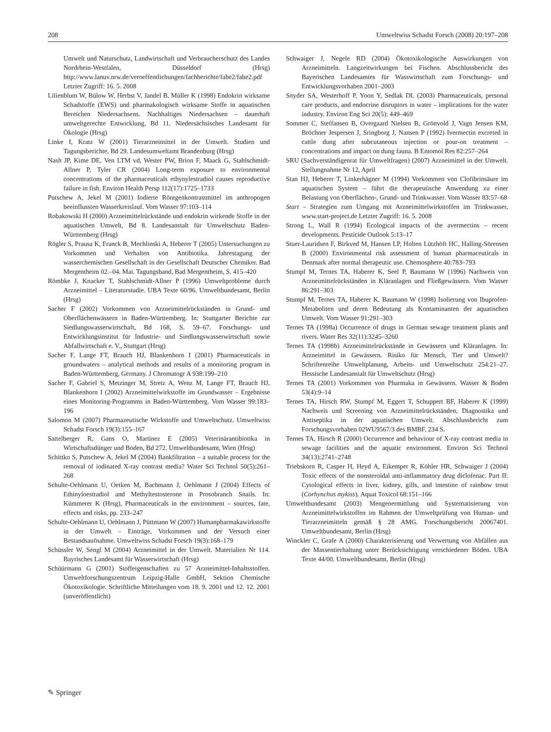208 Umweltwiss Schadst Forsch (2008) 20:197–208
Umwelt und Naturschutz, Landwirtschaft und Verbraucherschutz des Landes Nordrhein-Westfalen, Düsseldorf (Hrsg) http://www.lanuv.nrw.de/veroeffentlichungen/fachberichte/fabe2/fabe2.pdf Letzter Zugriff: 16. 5. 2008
Lilienblum W, Bülow W, Herbst V, Jandel B, Müller K (1998) Endokrin wirksame Schadstoffe (EWS) und pharmakologisch wirksame Stoffe in aquatischen Bereichen Niedersachsens. Nachhaltiges Niedersachsen – dauerhaft umweltgerechte Entwicklung, Bd 11. Niedersächsisches Landesamt für Ökologie (Hrsg)
Linke I, Kratz W (2001) Tierarzneimittel in der Umwelt. Studien und Tagungsberichte, Bd 29. Landesumweltamt Brandenburg (Hrsg)
Nash JP, Kime DE, Ven LTM vd, Wester PW, Brion F, Maack G, Stahlschmidt-Allner P, Tyler CR (2004) Long-term exposure to environmental concentrations of the pharmaceuticals ethynylestradiol causes reproductive failure in fish. Environ Health Persp 112(17):1725–1733
Putschew A, Jekel M (2001) Iodierte Röntgenkontrastmittel im anthropogen beeinflussten Wasserkreislauf. Vom Wasser 97:103–114
Robakowski H (2000) Arzneimittelrückstände und endokrin wirkende Stoffe in der aquatischen Umwelt, Bd 8. Landesanstalt für Umweltschutz Baden-Württemberg (Hrsg)
Rögler S, Prausa K, Franck B, Mechlinski A, Heberer T (2005) Untersuchungen zu Vorkommen und Verhalten von Antibiotika. Jahrestagung der wasserchemischen Gesellschaft in der Gesellschaft Deutscher Chemiker. Bad Mergentheim 02.–04. Mai. Tagungsband, Bad Mergentheim, S. 415–420
Römbke J, Knacker T, Stahlschmidt-Allner P (1996) Umweltprobleme durch Arzneimittel – Literaturstudie. UBA Texte 60/96. Umweltbundesamt, Berlin (Hrsg)
Sacher F (2002) Vorkommen von Arzneimittelrückständen in Grund- und Oberflächenwässern in Baden-Württemberg. In: Stuttgarter Berichte zur Siedlungswasserwirtschaft, Bd 168, S. 59–67. Forschungs- und Entwicklungsinstitut für Industrie- und Siedlungswasserwirtschaft sowie Abfallwirtschaft e. V., Stuttgart (Hrsg)
Sacher F, Lange FT, Brauch HJ, Blankenhorn I (2001) Pharmaceuticals in groundwaters – analytical methods and results of a monitoring program in Baden-Württemberg, Germany. J Chromatogr A 938:199–210
Sacher F, Gabriel S, Metzinger M, Stretz A, Wenz M, Lange FT, Brauch HJ, Blankenhorn I (2002) Arzneimittelwirkstoffe im Grundwasser – Ergebnisse eines Monitoring-Programms in Baden-Württemberg. Vom Wasser 99:183–196
Salomon M (2007) Pharmazeutische Wirkstoffe und Umweltschutz. Umweltwiss Schadst Forsch 19(3):155–167
Sattelberger R, Gans O, Martinez E (2005) Veterinärantibiotika in Wirtschaftsdünger und Boden, Bd 272. Umweltbundesamt, Wien (Hrsg)
Schittko S, Putschew A, Jekel M (2004) Bankfiltration – a suitable process for the removal of iodinated X-ray contrast media? Water Sci Technol 50(5):261–268
Schulte-Oehlmann U, Oetken M, Bachmann J, Oehlmann J (2004) Effects of Ethinyloestradiol and Methyltestosterone in Prosobranch Snails. In: Kümmerer K (Hrsg), Pharmaceuticals in the environment – sources, fate, effects and risks, pp. 233–247
Schulte-Oehlmann U, Oehlmann J, Püttmann W (2007) Humanpharmakawirkstoffe in der Umwelt – Einträge, Vorkommen und der Versuch einer Bestandsaufnahme. Umweltwiss Schadst Forsch 19(3):168–179
Schüssler W, Sengl M (2004) Arzneimittel in der Umwelt. Materialien Nr 114. Bayrisches Landesamt für Wasserwirtschaft (Hrsg)
Schüürmann G (2001) Stoffeigenschaften zu 57 Arzneimittel-Inhaltsstoffen. Umweltforschungszentrum Leipzig-Halle GmbH, Sektion Chemische Ökotoxikologie. Schriftliche Mitteilungen vom 18. 9. 2001 und 12. 12. 2001 (unveröffentlicht)
Schwaiger J, Negele RD (2004) Ökotoxikologische Auswirkungen von Arzneimitteln. Langzeitwirkungen bei Fischen. Abschlussbericht des Bayerischen Landesamtes für Wasswirtschaft zum Forschungs- und Entwicklungsvorhaben 2001–2003
Snyder SA, Westerhoff P, Yoon Y, Sedlak DL (2003) Pharmaceuticals, personal care products, and endocrine disruptors in water – implications for the water industry. Environ Eng Sci 20(5): 449–469
Sommer C, Steffansen B, Overgaard Nielsen B, Grönvold J, Vagn Jensen KM, Bröchner Jespersen J, Sringborg J, Nansen P (1992) Ivermectin excreted in cattle dung after subcutaneous injection or pour-on treatment – concentrations and impact on dung fauna. B Entomol Res 82:257–264
SRU (Sachverständigenrat für Umweltfragen) (2007) Arzneimittel in der Umwelt. Stellungnahme Nr 12, April
Stan HJ, Heberer T, Linkerhägner M (1994) Vorkommen von Clofibrinsäure im aquatischen System – führt die therapeutische Anwendung zu einer Belastung von Oberflächen-, Grund- und Trinkwasser. Vom Wasser 83:57–68
Start – Strategien zum Umgang mit Arzneimittelwirkstoffen im Trinkwasser, www.start-project.de Letzter Zugriff: 16. 5. 2008
Strong L, Wall R (1994) Ecological impacts of the avermectins – recent developments. Pesticide Outlook 5:13–17
Stuer-Lauridsen F, Birkved M, Hansen LP, Holten Lützhöft HC, Halling-Sörensen B (2000) Environmental risk assessment of human pharmaceuticals in Denmark after normal therapeutic use. Chemosphere 40:783–793
Stumpf M, Ternes TA, Haberer K, Seel P, Baumann W (1996) Nachweis von Arzneimittelrückständen in Kläranlagen und Fließgewässern. Vom Wasser 86:291–303
Stumpf M, Ternes TA, Haberer K, Baumann W (1998) Isolierung von Ibuprofen-Metaboliten und deren Bedeutung als Kontaminanten der aquatischen Umwelt. Vom Wasser 91:291–303
Ternes TA (1998a) Occurrence of drugs in German sewage treatment plants and rivers. Water Res 32(11):3245–3260
Ternes TA (1998b) Arzneimittelrückstände in Gewässern und Kläranlagen. In: Arzneimittel in Gewässern. Risiko für Mensch, Tier und Umwelt? Schriftenreihe Umweltplanung, Arbeits- und Umweltschutz 254:21–27. Hessische Landesanstalt für Umweltschutz (Hrsg)
Ternes TA (2001) Vorkommen von Pharmaka in Gewässern. Wasser & Boden 53(4):9–14
Ternes TA, Hirsch RW, Stumpf M, Eggert T, Schuppert BF, Haberer K (1999) Nachweis und Screening von Arzneimittelrückständen, Diagnostika und Antiseptika in der aquatischen Umwelt. Abschlussbericht zum Forschungsvorhaben 02WU9567/3 des BMBF, 234 S.
Ternes TA, Hirsch R (2000) Occurrence and behaviour of X-ray contrast media in sewage facilities and the aquatic environment. Environ Sci Technol 34(13):2741–2748
Triebskorn R, Casper H, Heyd A, Eikemper R, Köhler HR, Schwaiger J (2004) Toxic effects of the nonsteroidal anti-inflammatory drug diclofenac. Part II: Cytological effects in liver, kidney, gills, and intestine of rainbow trout (Corhynchus mykiss). Aquat Toxicol 68:151–166
Umweltbundesamt (2003) Mengenermittlung und Systematisierung von Arzneimittelwirkstoffen im Rahmen der Umweltprüfung von Human- und Tierarzneimitteln gemäß § 28 AMG. Forschungsbericht 20067401. Umweltbundesamt, Berlin (Hrsg)
Winckler C, Grafe A (2000) Charakterisierung und Verwertung von Abfällen aus der Massentierhaltung unter Berücksichtigung verschiedener Böden. UBA Texte 44/00. Umweltbundesamt, Berlin (Hrsg)
✎ Springer